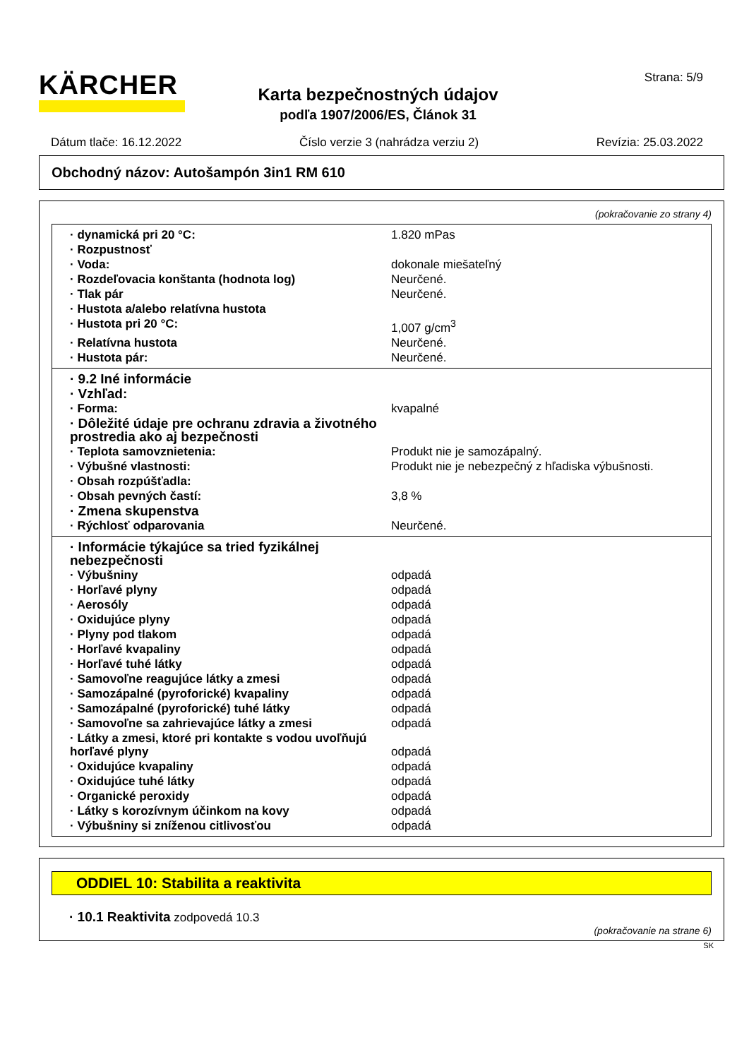KÄRCHER Strana: 5/9
Karta bezpečnostných údajov
podľa 1907/2006/ES, Článok 31
Dátum tlače: 16.12.2022 Číslo verzie 3 (nahrádza verziu 2) Revízia: 25.03.2022
Obchodný názov: Autošampón 3in1 RM 610
(pokračovanie zo strany 4)
| · dynamická pri 20 °C: | 1.820 mPas |
| · Rozpustnosť | |
| · Voda: | dokonale miešateľný |
| · Rozdeľovacia konštanta (hodnota log) | Neurčené. |
| · Tlak pár | Neurčené. |
| · Hustota a/alebo relatívna hustota | |
| · Hustota pri 20 °C: | 1,007 g/cm<sup>3</sup> |
| · Relatívna hustota | Neurčené. |
| · Hustota pár: | Neurčené. |
| · 9.2 Iné informácie | |
| · Vzhľad: | |
| · Forma: | kvapalné |
| · Dôležité údaje pre ochranu zdravia a životného prostredia ako aj bezpečnosti | |
| · Teplota samovznietenia: | Produkt nie je samozápalný. |
| · Výbušné vlastnosti: | Produkt nie je nebezpečný z hľadiska výbušnosti. |
| · Obsah rozpúšťadla: | |
| · Obsah pevných častí: | 3,8 % |
| · Zmena skupenstva | |
| · Rýchlosť odparovania | Neurčené. |
| · Informácie týkajúce sa tried fyzikálnej nebezpečnosti | |
| · Výbušniny | odpadá |
| · Horľavé plyny | odpadá |
| · Aerosóly | odpadá |
| · Oxidujúce plyny | odpadá |
| · Plyny pod tlakom | odpadá |
| · Horľavé kvapaliny | odpadá |
| · Horľavé tuhé látky | odpadá |
| · Samovoľne reagujúce látky a zmesi | odpadá |
| · Samozápalné (pyroforické) kvapaliny | odpadá |
| · Samozápalné (pyroforické) tuhé látky | odpadá |
| · Samovoľne sa zahrievajúce látky a zmesi | odpadá |
| · Látky a zmesi, ktoré pri kontakte s vodou uvoľňujú horľavé plyny | odpadá |
| · Oxidujúce kvapaliny | odpadá |
| · Oxidujúce tuhé látky | odpadá |
| · Organické peroxidy | odpadá |
| · Látky s korozívnym účinkom na kovy | odpadá |
| · Výbušniny si zníženou citlivosťou | odpadá |
ODDIEL 10: Stabilita a reaktivita
· 10.1 Reaktivita zodpovedá 10.3
(pokračovanie na strane 6)
SK